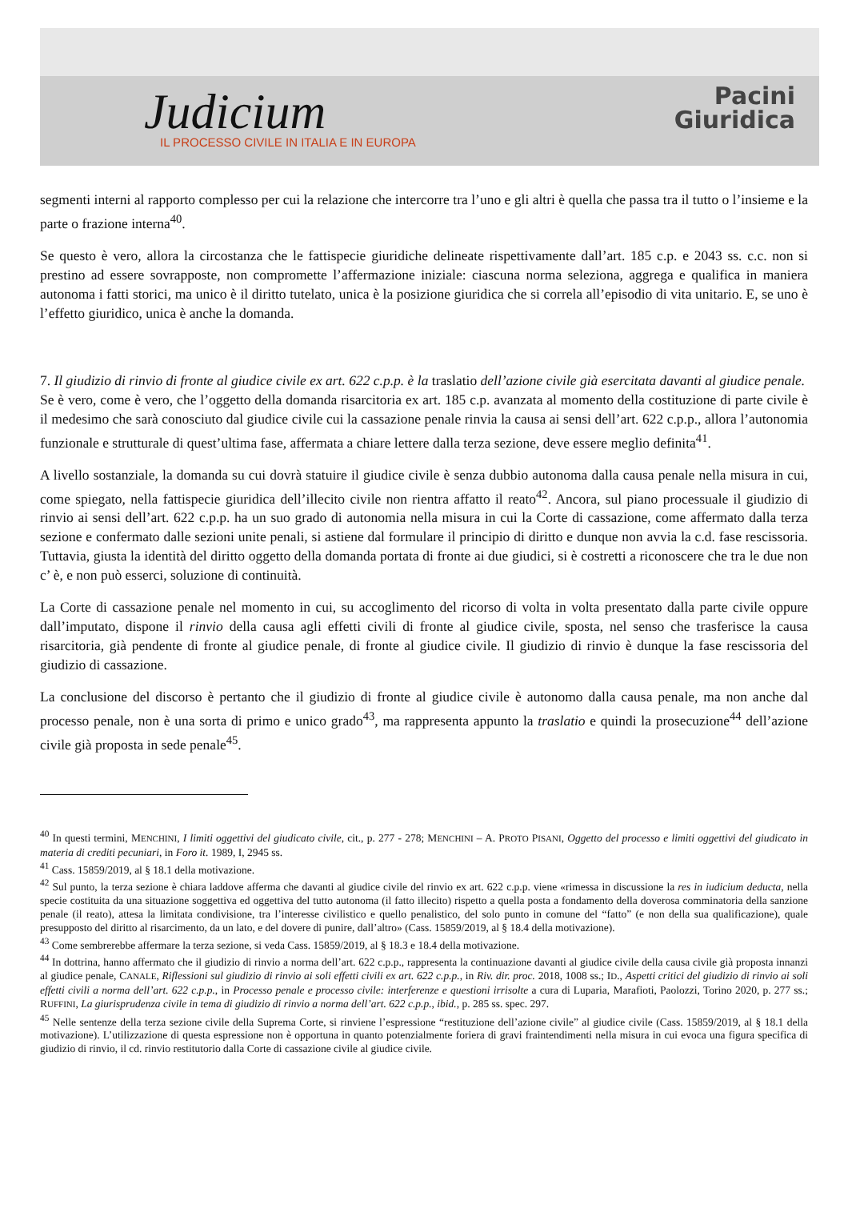Judicium
IL PROCESSO CIVILE IN ITALIA E IN EUROPA
Pacini
Giuridica
segmenti interni al rapporto complesso per cui la relazione che intercorre tra l’uno e gli altri è quella che passa tra il tutto o l’insieme e la parte o frazione interna<sup>40</sup>.
Se questo è vero, allora la circostanza che le fattispecie giuridiche delineate rispettivamente dall’art. 185 c.p. e 2043 ss. c.c. non si prestino ad essere sovrapposte, non compromette l’affermazione iniziale: ciascuna norma seleziona, aggrega e qualifica in maniera autonoma i fatti storici, ma unico è il diritto tutelato, unica è la posizione giuridica che si correla all’episodio di vita unitario. E, se uno è l’effetto giuridico, unica è anche la domanda.
7. Il giudizio di rinvio di fronte al giudice civile ex art. 622 c.p.p. è la traslatio dell’azione civile già esercitata davanti al giudice penale.
Se è vero, come è vero, che l’oggetto della domanda risarcitoria ex art. 185 c.p. avanzata al momento della costituzione di parte civile è il medesimo che sarà conosciuto dal giudice civile cui la cassazione penale rinvia la causa ai sensi dell’art. 622 c.p.p., allora l’autonomia funzionale e strutturale di quest’ultima fase, affermata a chiare lettere dalla terza sezione, deve essere meglio definita<sup>41</sup>.
A livello sostanziale, la domanda su cui dovrà statuire il giudice civile è senza dubbio autonoma dalla causa penale nella misura in cui, come spiegato, nella fattispecie giuridica dell’illecito civile non rientra affatto il reato<sup>42</sup>. Ancora, sul piano processuale il giudizio di rinvio ai sensi dell’art. 622 c.p.p. ha un suo grado di autonomia nella misura in cui la Corte di cassazione, come affermato dalla terza sezione e confermato dalle sezioni unite penali, si astiene dal formulare il principio di diritto e dunque non avvia la c.d. fase rescissoria. Tuttavia, giusta la identità del diritto oggetto della domanda portata di fronte ai due giudici, si è costretti a riconoscere che tra le due non c’ è, e non può esserci, soluzione di continuità.
La Corte di cassazione penale nel momento in cui, su accoglimento del ricorso di volta in volta presentato dalla parte civile oppure dall’imputato, dispone il rinvio della causa agli effetti civili di fronte al giudice civile, sposta, nel senso che trasferisce la causa risarcitoria, già pendente di fronte al giudice penale, di fronte al giudice civile. Il giudizio di rinvio è dunque la fase rescissoria del giudizio di cassazione.
La conclusione del discorso è pertanto che il giudizio di fronte al giudice civile è autonomo dalla causa penale, ma non anche dal processo penale, non è una sorta di primo e unico grado<sup>43</sup>, ma rappresenta appunto la traslatio e quindi la prosecuzione<sup>44</sup> dell’azione civile già proposta in sede penale<sup>45</sup>.
<sup>40</sup> In questi termini, MENCHINI, I limiti oggettivi del giudicato civile, cit., p. 277 - 278; MENCHINI – A. PROTO PISANI, Oggetto del processo e limiti oggettivi del giudicato in materia di crediti pecuniari, in Foro it. 1989, I, 2945 ss.
<sup>41</sup> Cass. 15859/2019, al § 18.1 della motivazione.
<sup>42</sup> Sul punto, la terza sezione è chiara laddove afferma che davanti al giudice civile del rinvio ex art. 622 c.p.p. viene «rimessa in discussione la res in iudicium deducta, nella specie costituita da una situazione soggettiva ed oggettiva del tutto autonoma (il fatto illecito) rispetto a quella posta a fondamento della doverosa comminatoria della sanzione penale (il reato), attesa la limitata condivisione, tra l’interesse civilistico e quello penalistico, del solo punto in comune del “fatto” (e non della sua qualificazione), quale presupposto del diritto al risarcimento, da un lato, e del dovere di punire, dall’altro» (Cass. 15859/2019, al § 18.4 della motivazione).
<sup>43</sup> Come sembrerebbe affermare la terza sezione, si veda Cass. 15859/2019, al § 18.3 e 18.4 della motivazione.
<sup>44</sup> In dottrina, hanno affermato che il giudizio di rinvio a norma dell’art. 622 c.p.p., rappresenta la continuazione davanti al giudice civile della causa civile già proposta innanzi al giudice penale, CANALE, Riflessioni sul giudizio di rinvio ai soli effetti civili ex art. 622 c.p.p., in Riv. dir. proc. 2018, 1008 ss.; ID., Aspetti critici del giudizio di rinvio ai soli effetti civili a norma dell’art. 622 c.p.p., in Processo penale e processo civile: interferenze e questioni irrisolte a cura di Luparia, Marafioti, Paolozzi, Torino 2020, p. 277 ss.; RUFFINI, La giurisprudenza civile in tema di giudizio di rinvio a norma dell’art. 622 c.p.p., ibid., p. 285 ss. spec. 297.
<sup>45</sup> Nelle sentenze della terza sezione civile della Suprema Corte, si rinviene l’espressione “restituzione dell’azione civile” al giudice civile (Cass. 15859/2019, al § 18.1 della motivazione). L’utilizzazione di questa espressione non è opportuna in quanto potenzialmente foriera di gravi fraintendimenti nella misura in cui evoca una figura specifica di giudizio di rinvio, il cd. rinvio restitutorio dalla Corte di cassazione civile al giudice civile.